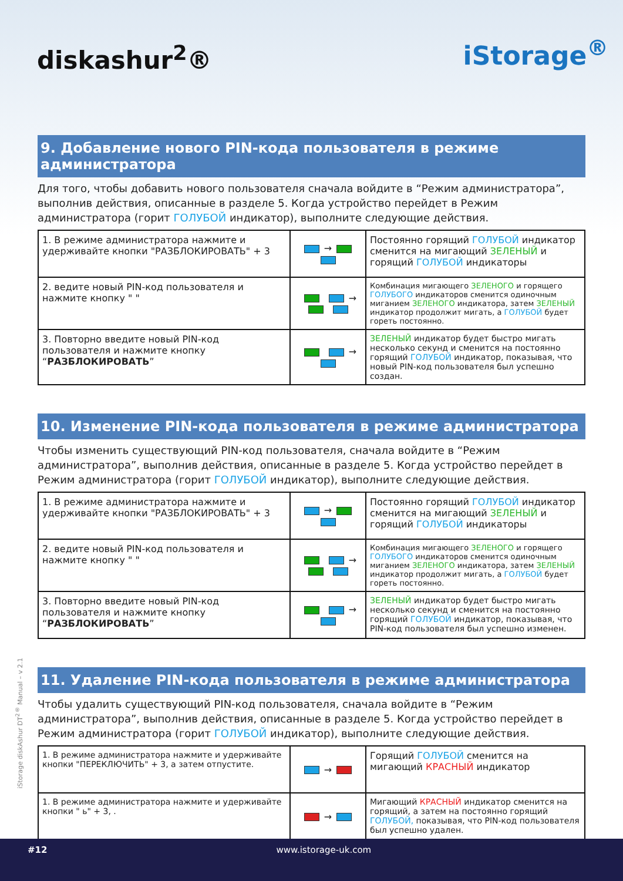diskashur<sup>2</sup>®
iStorage<sup>®</sup>
9. Добавление нового PIN-кода пользователя в режиме администратора
Для того, чтобы добавить нового пользователя сначала войдите в “Режим администратора”, выполнив действия, описанные в разделе 5. Когда устройство перейдет в Режим администратора (горит ГОЛУБОЙ индикатор), выполните следующие действия.
| 1. В режиме администратора нажмите и удерживайте кнопки "РАЗБЛОКИРОВАТЬ" + 3 | → | Постоянно горящий ГОЛУБОЙ индикатор сменится на мигающий ЗЕЛЕНЫЙ и горящий ГОЛУБОЙ индикаторы |
| 2. ведите новый PIN-код пользователя и нажмите кнопку " " | → | Комбинация мигающего ЗЕЛЕНОГО и горящего ГОЛУБОГО индикаторов сменится одиночным миганием ЗЕЛЕНОГО индикатора, затем ЗЕЛЕНЫЙ индикатор продолжит мигать, а ГОЛУБОЙ будет гореть постоянно. |
| 3. Повторно введите новый PIN-код пользователя и нажмите кнопку “ РАЗБЛОКИРОВАТЬ ” | → | ЗЕЛЕНЫЙ индикатор будет быстро мигать несколько секунд и сменится на постоянно горящий ГОЛУБОЙ индикатор, показывая, что новый PIN-код пользователя был успешно создан. |
10. Изменение PIN-кода пользователя в режиме администратора
Чтобы изменить существующий PIN-код пользователя, сначала войдите в “Режим администратора”, выполнив действия, описанные в разделе 5. Когда устройство перейдет в Режим администратора (горит ГОЛУБОЙ индикатор), выполните следующие действия.
| 1. В режиме администратора нажмите и удерживайте кнопки "РАЗБЛОКИРОВАТЬ" + 3 | → | Постоянно горящий ГОЛУБОЙ индикатор сменится на мигающий ЗЕЛЕНЫЙ и горящий ГОЛУБОЙ индикаторы |
| 2. ведите новый PIN-код пользователя и нажмите кнопку " " | → | Комбинация мигающего ЗЕЛЕНОГО и горящего ГОЛУБОГО индикаторов сменится одиночным миганием ЗЕЛЕНОГО индикатора, затем ЗЕЛЕНЫЙ индикатор продолжит мигать, а ГОЛУБОЙ будет гореть постоянно. |
| 3. Повторно введите новый PIN-код пользователя и нажмите кнопку “ РАЗБЛОКИРОВАТЬ ” | → | ЗЕЛЕНЫЙ индикатор будет быстро мигать несколько секунд и сменится на постоянно горящий ГОЛУБОЙ индикатор, показывая, что PIN-код пользователя был успешно изменен. |
11. Удаление PIN-кода пользователя в режиме администратора
Чтобы удалить существующий PIN-код пользователя, сначала войдите в “Режим администратора”, выполнив действия, описанные в разделе 5. Когда устройство перейдет в Режим администратора (горит ГОЛУБОЙ индикатор), выполните следующие действия.
| 1. В режиме администратора нажмите и удерживайте кнопки "ПЕРЕКЛЮЧИТЬ" + 3, а затем отпустите. | → | Горящий ГОЛУБОЙ сменится на мигающий КРАСНЫЙ индикатор |
| 1. В режиме администратора нажмите и удерживайте кнопки " ь" + 3, . | → | Мигающий КРАСНЫЙ индикатор сменится на горящий, а затем на постоянно горящий ГОЛУБОЙ, показывая, что PIN-код пользователя был успешно удален. |
iStorage diskAshur DT<sup>2®</sup> Manual – v 2.1
#12 www.istorage-uk.com